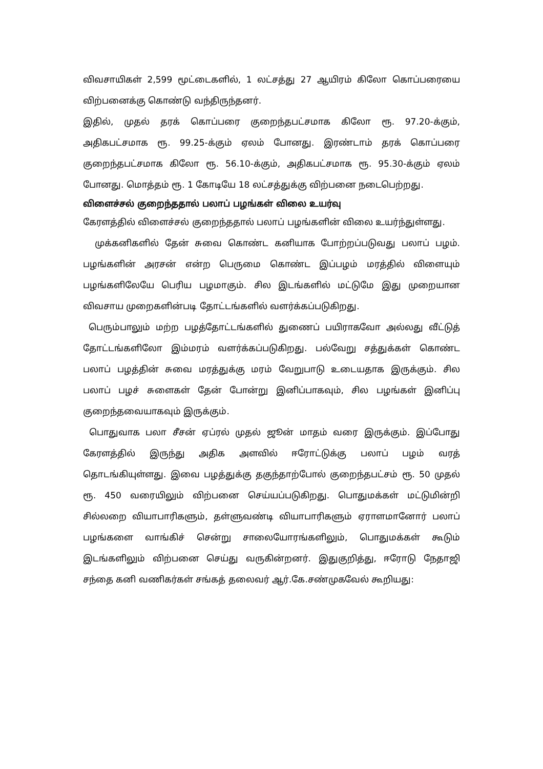விவசாயிகள் 2,599 மூட்டைகளில், 1 லட்சத்து 27 ஆயிரம் கிலோ கொப்பரையை விற்பனைக்கு கொண்டு வந்திருந்தனர்.
இதில், முதல் தரக் கொப்பரை குறைந்தபட்சமாக கிலோ ரூ. 97.20-க்கும், அதிகபட்சமாக ரூ. 99.25-க்கும் ஏலம் போனது. இரண்டாம் தரக் கொப்பரை குறைந்தபட்சமாக கிலோ ரூ. 56.10-க்கும், அதிகபட்சமாக ரூ. 95.30-க்கும் ஏலம் போனது. மொத்தம் ரூ. 1 கோடியே 18 லட்சத்துக்கு விற்பனை நடைபெற்றது.
விளைச்சல் குறைந்ததால் பலாப் பழங்கள் விலை உயர்வு
கேரளத்தில் விளைச்சல் குறைந்ததால் பலாப் பழங்களின் விலை உயர்ந்துள்ளது.
முக்கனிகளில் தேன் சுவை கொண்ட கனியாக போற்றப்படுவது பலாப் பழம். பழங்களின் அரசன் என்ற பெருமை கொண்ட இப்பழம் மரத்தில் விளையும் பழங்களிலேயே பெரிய பழமாகும். சில இடங்களில் மட்டுமே இது முறையான விவசாய முறைகளின்படி தோட்டங்களில் வளர்க்கப்படுகிறது.
பெரும்பாலும் மற்ற பழத்தோட்டங்களில் துணைப் பயிராகவோ அல்லது வீட்டுத் தோட்டங்களிலோ இம்மரம் வளர்க்கப்படுகிறது. பல்வேறு சத்துக்கள் கொண்ட பலாப் பழத்தின் சுவை மரத்துக்கு மரம் வேறுபாடு உடையதாக இருக்கும். சில பலாப் பழச் சுளைகள் தேன் போன்று இனிப்பாகவும், சில பழங்கள் இனிப்பு குறைந்தவையாகவும் இருக்கும்.
பொதுவாக பலா சீசன் ஏப்ரல் முதல் ஜூன் மாதம் வரை இருக்கும். இப்போது கேரளத்தில் இருந்து அதிக அளவில் ஈரோட்டுக்கு பலாப் பழம் வரத் தொடங்கியுள்ளது. இவை பழத்துக்கு தகுந்தாற்போல் குறைந்தபட்சம் ரூ. 50 முதல் ரூ. 450 வரையிலும் விற்பனை செய்யப்படுகிறது. பொதுமக்கள் மட்டுமின்றி சில்லறை வியாபாரிகளும், தள்ளுவண்டி வியாபாரிகளும் ஏராளமானோர் பலாப் பழங்களை வாங்கிச் சென்று சாலையோரங்களிலும், பொதுமக்கள் கூடும் இடங்களிலும் விற்பனை செய்து வருகின்றனர். இதுகுறித்து, ஈரோடு நேதாஜி சந்தை கனி வணிகர்கள் சங்கத் தலைவர் ஆர்.கே.சண்முகவேல் கூறியது: